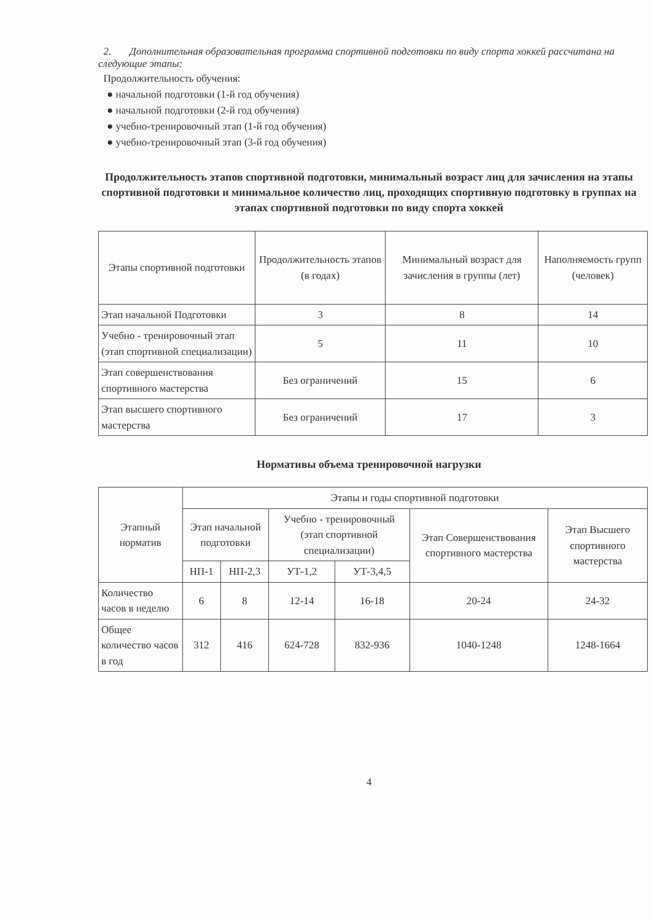2. Дополнительная образовательная программа спортивной подготовки по виду спорта хоккей рассчитана на следующие этапы:
Продолжительность обучения:
● начальной подготовки (1-й год обучения)
● начальной подготовки (2-й год обучения)
● учебно-тренировочный этап (1-й год обучения)
● учебно-тренировочный этап (3-й год обучения)
Продолжительность этапов спортивной подготовки, минимальный возраст лиц для зачисления на этапы спортивной подготовки и минимальное количество лиц, проходящих спортивную подготовку в группах на этапах спортивной подготовки по виду спорта хоккей
| Этапы спортивной подготовки | Продолжительность этапов (в годах) | Минимальный возраст для зачисления в группы (лет) | Наполняемость групп (человек) |
| --- | --- | --- | --- |
| Этап начальной Подготовки | 3 | 8 | 14 |
| Учебно - тренировочный этап (этап спортивной специализации) | 5 | 11 | 10 |
| Этап совершенствования спортивного мастерства | Без ограничений | 15 | 6 |
| Этап высшего спортивного мастерства | Без ограничений | 17 | 3 |
Нормативы объема тренировочной нагрузки
| Этапный норматив | Этапы и годы спортивной подготовки | | | | | |
| --- | --- | --- | --- | --- | --- | --- |
| | Этап начальной подготовки | | Учебно - тренировочный (этап спортивной специализации) | | Этап Совершенствования спортивного мастерства | Этап Высшего спортивного мастерства |
| | НП-1 | НП-2,3 | УТ-1,2 | УТ-3,4,5 | | |
| Количество часов в неделю | 6 | 8 | 12-14 | 16-18 | 20-24 | 24-32 |
| Общее количество часов в год | 312 | 416 | 624-728 | 832-936 | 1040-1248 | 1248-1664 |
4